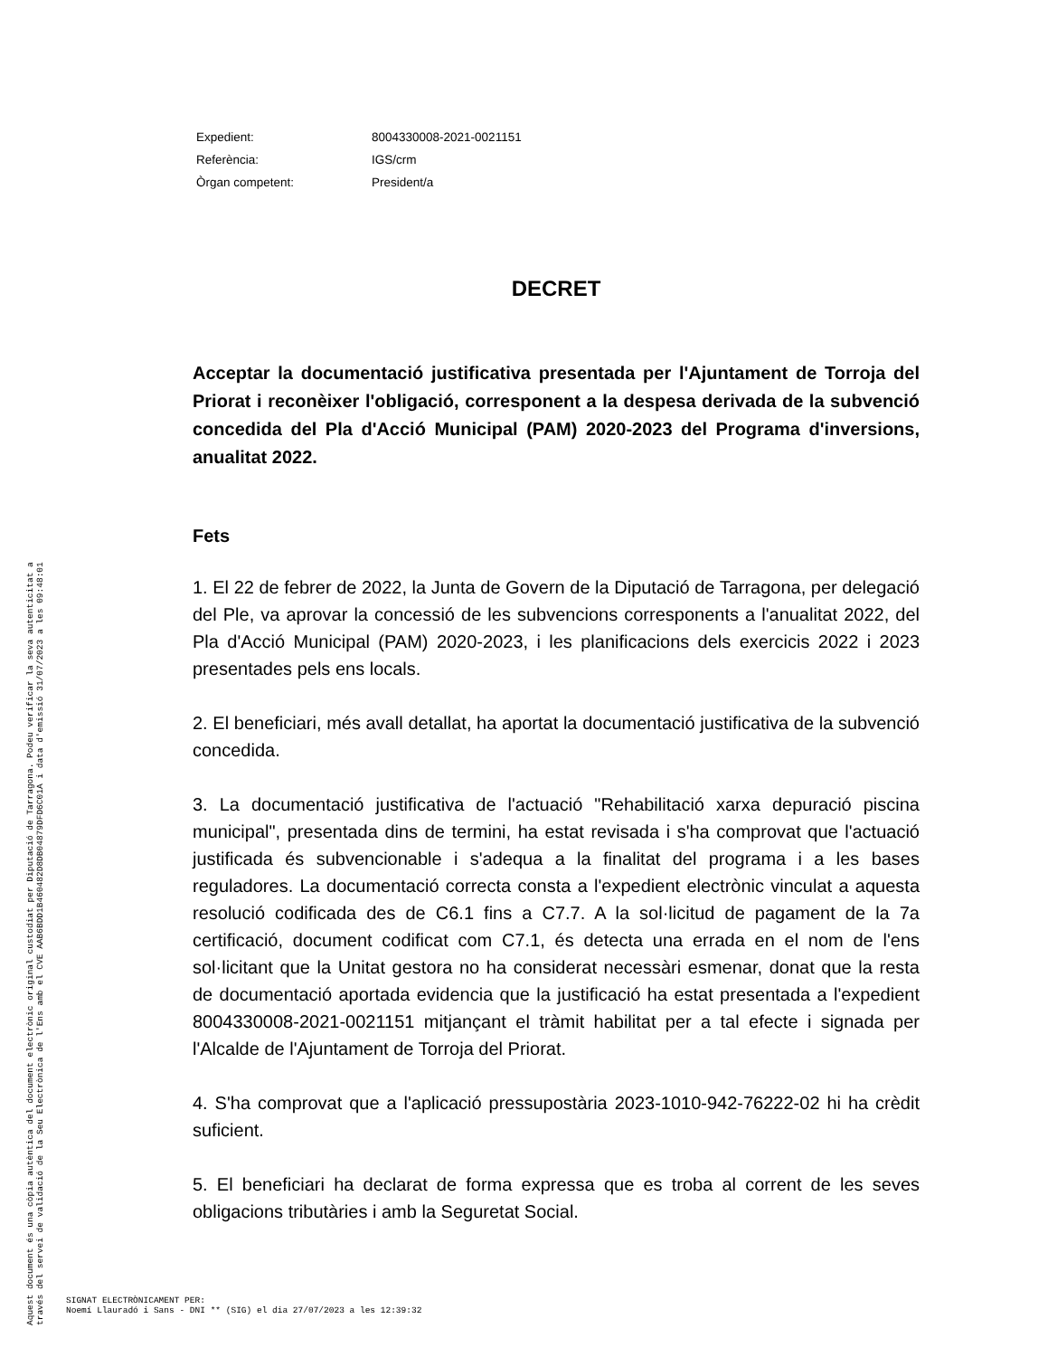| Expedient: | 8004330008-2021-0021151 |
| Referència: | IGS/crm |
| Òrgan competent: | President/a |
DECRET
Acceptar la documentació justificativa presentada per l'Ajuntament de Torroja del Priorat i reconèixer l'obligació, corresponent a la despesa derivada de la subvenció concedida del Pla d'Acció Municipal (PAM) 2020-2023 del Programa d'inversions, anualitat 2022.
Fets
1. El 22 de febrer de 2022, la Junta de Govern de la Diputació de Tarragona, per delegació del Ple, va aprovar la concessió de les subvencions corresponents a l'anualitat 2022, del Pla d'Acció Municipal (PAM) 2020-2023, i les planificacions dels exercicis 2022 i 2023 presentades pels ens locals.
2. El beneficiari, més avall detallat, ha aportat la documentació justificativa de la subvenció concedida.
3. La documentació justificativa de l'actuació "Rehabilitació xarxa depuració piscina municipal", presentada dins de termini, ha estat revisada i s'ha comprovat que l'actuació justificada és subvencionable i s'adequa a la finalitat del programa i a les bases reguladores. La documentació correcta consta a l'expedient electrònic vinculat a aquesta resolució codificada des de C6.1 fins a C7.7. A la sol·licitud de pagament de la 7a certificació, document codificat com C7.1, és detecta una errada en el nom de l'ens sol·licitant que la Unitat gestora no ha considerat necessàri esmenar, donat que la resta de documentació aportada evidencia que la justificació ha estat presentada a l'expedient 8004330008-2021-0021151 mitjançant el tràmit habilitat per a tal efecte i signada per l'Alcalde de l'Ajuntament de Torroja del Priorat.
4. S'ha comprovat que a l'aplicació pressupostària 2023-1010-942-76222-02 hi ha crèdit suficient.
5. El beneficiari ha declarat de forma expressa que es troba al corrent de les seves obligacions tributàries i amb la Seguretat Social.
Aquest document és una còpia autèntica del document electrònic original custodiat per Diputació de Tarragona. Podeu verificar la seva autenticitat a
través del servei de validació de la Seu Electrònica de l'Ens amb el CVE AAB6BDD1B460482D8DB04879DFD6C01A i data d'emissió 31/07/2023 a les 09:48:01
SIGNAT ELECTRÒNICAMENT PER:
Noemí Llauradó i Sans - DNI ** (SIG) el dia 27/07/2023 a les 12:39:32